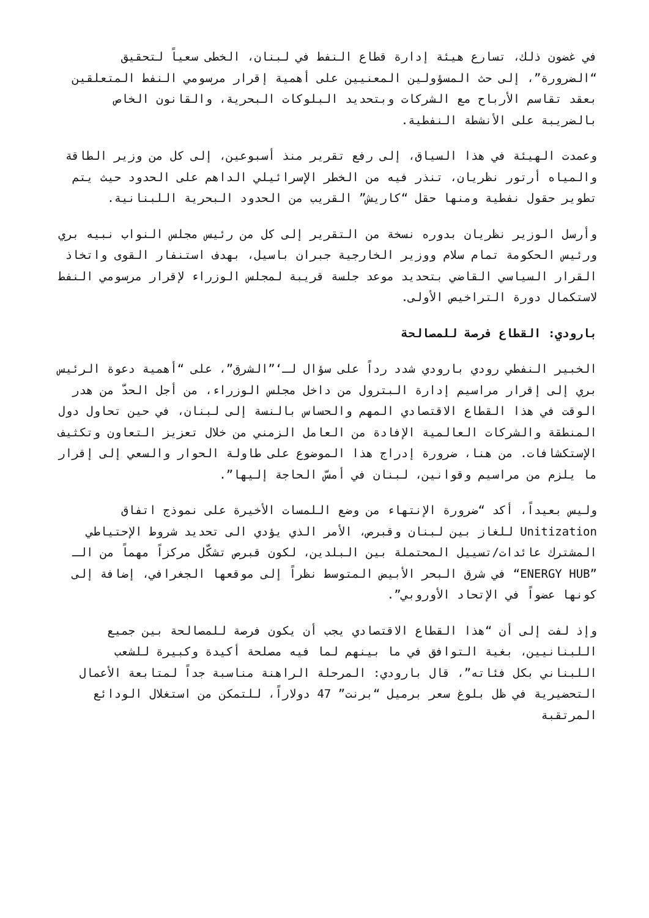في غضون ذلك، تسارع هيئة إدارة قطاع النفط في لبنان، الخطى سعياً لتحقيق “الضرورة”، إلى حث المسؤولين المعنيين على أهمية إقرار مرسومي النفط المتعلقين بعقد تقاسم الأرباح مع الشركات وبتحديد البلوكات البحرية، والقانون الخاص بالضريبة على الأنشطة النفطية.
وعمدت الهيئة في هذا السياق، إلى رفع تقرير منذ أسبوعين، إلى كل من وزير الطاقة والمياه أرتور نظريان، تنذر فيه من الخطر الإسرائيلي الداهم على الحدود حيث يتم تطوير حقول نفطية ومنها حقل “كاريش” القريب من الحدود البحرية اللبنانية.
وأرسل الوزير نظريان بدوره نسخة من التقرير إلى كل من رئيس مجلس النواب نبيه بري ورئيس الحكومة تمام سلام ووزير الخارجية جبران باسيل، بهدف استنفار القوى واتخاذ القرار السياسي القاضي بتحديد موعد جلسة قريبة لمجلس الوزراء لإقرار مرسومي النفط لاستكمال دورة التراخيص الأولى.
بارودي: القطاع فرصة للمصالحة
الخبير النفطي رودي بارودي شدد رداً على سؤال لـ‘”الشرق”، على “أهمية دعوة الرئيس بري إلى إقرار مراسيم إدارة البترول من داخل مجلس الوزراء، من أجل الحدّ من هدر الوقت في هذا القطاع الاقتصادي المهم والحساس بالنسة إلى لبنان، في حين تحاول دول المنطقة والشركات العالمية الإفادة من العامل الزمني من خلال تعزيز التعاون وتكثيف الإستكشافات. من هنا، ضرورة إدراج هذا الموضوع على طاولة الحوار والسعي إلى إقرار ما يلزم من مراسيم وقوانين، لبنان في أمسّ الحاجة إليها”.
وليس بعيداً، أكد “ضرورة الإنتهاء من وضع اللمسات الأخيرة على نموذج اتفاق Unitization للغاز بين لبنان وقبرص، الأمر الذي يؤدي الى تحديد شروط الإحتياطي المشترك عائدات/تسييل المحتملة بين البلدين، لكون قبرص تشكّل مركزاً مهماً من الـ ”ENERGY HUB“ في شرق البحر الأبيض المتوسط نظراً إلى موقعها الجغرافي، إضافة إلى كونها عضواً في الإتحاد الأوروبي”.
وإذ لفت إلى أن “هذا القطاع الاقتصادي يجب أن يكون فرصة للمصالحة بين جميع اللبنانيين، بغية التوافق في ما بينهم لما فيه مصلحة أكيدة وكبيرة للشعب اللبناني بكل فئاته”، قال بارودي: المرحلة الراهنة مناسبة جداً لمتابعة الأعمال التحضيرية في ظل بلوغ سعر برميل “برنت” 47 دولاراً، للتمكن من استغلال الودائع المرتقبة